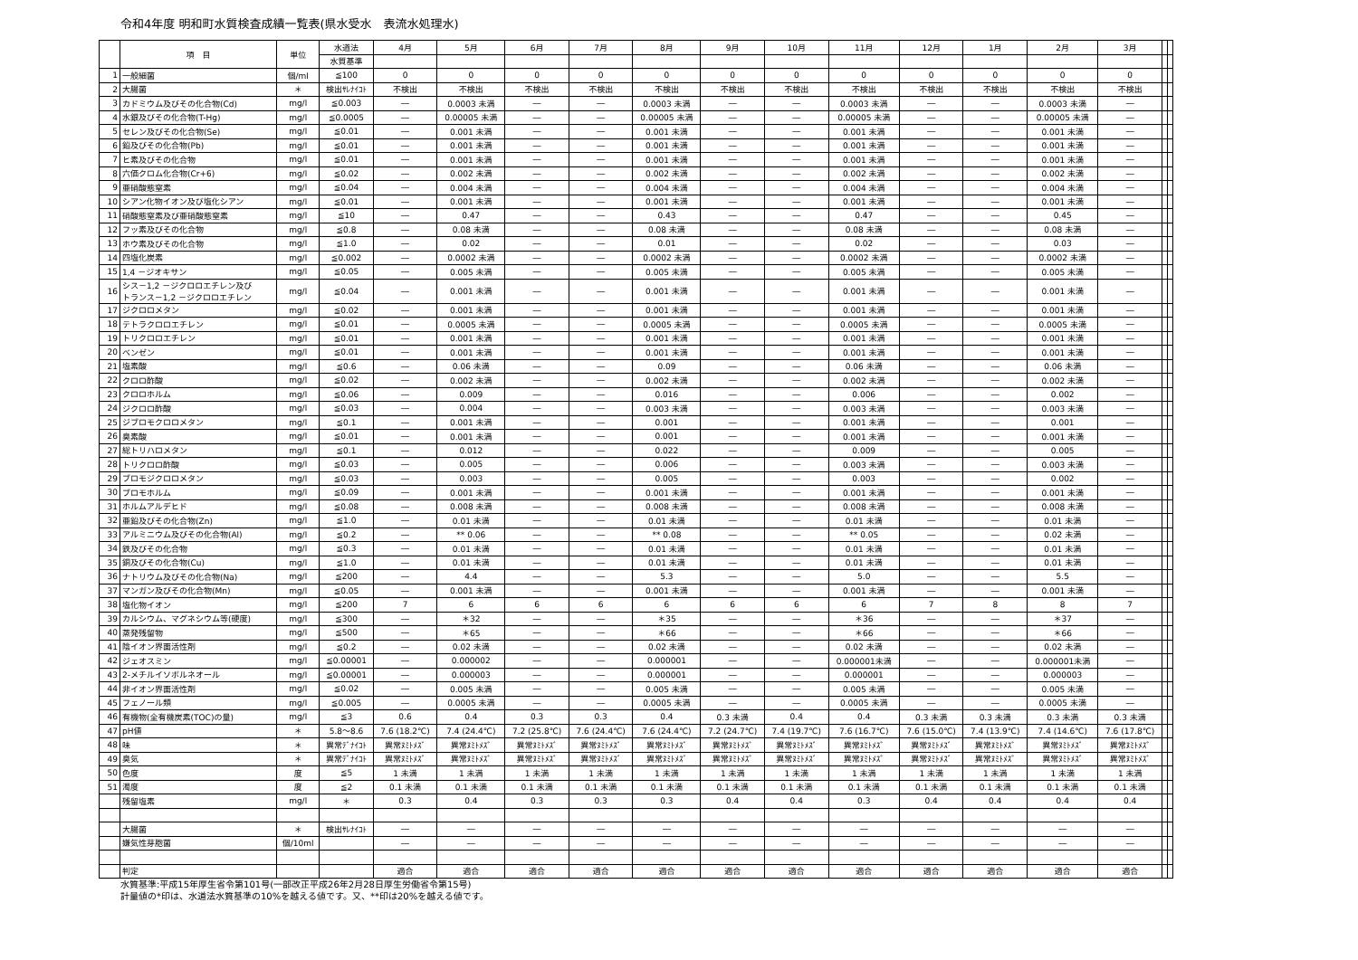令和4年度 明和町水質検査成績一覧表(県水受水　表流水処理水)
| | 項 目 | 単位 | 水道法 | 4月 | 5月 | 6月 | 7月 | 8月 | 9月 | 10月 | 11月 | 12月 | 1月 | 2月 | 3月 | | |
| --- | --- | --- | --- | --- | --- | --- | --- | --- | --- | --- | --- | --- | --- | --- | --- | --- | --- |
| | | | 水質基準 | | | | | | | | | | | | | | |
| 1 | 一般細菌 | 個/ml | ≦100 | 0 | 0 | 0 | 0 | 0 | 0 | 0 | 0 | 0 | 0 | 0 | 0 | | |
| 2 | 大腸菌 | ＊ | 検出ｻﾚﾅｲｺﾄ | 不検出 | 不検出 | 不検出 | 不検出 | 不検出 | 不検出 | 不検出 | 不検出 | 不検出 | 不検出 | 不検出 | 不検出 | | |
| 3 | カドミウム及びその化合物(Cd) | mg/l | ≦0.003 | ― | 0.0003 未満 | ― | ― | 0.0003 未満 | ― | ― | 0.0003 未満 | ― | ― | 0.0003 未満 | ― | | |
| 4 | 水銀及びその化合物(T-Hg) | mg/l | ≦0.0005 | ― | 0.00005 未満 | ― | ― | 0.00005 未満 | ― | ― | 0.00005 未満 | ― | ― | 0.00005 未満 | ― | | |
| 5 | セレン及びその化合物(Se) | mg/l | ≦0.01 | ― | 0.001 未満 | ― | ― | 0.001 未満 | ― | ― | 0.001 未満 | ― | ― | 0.001 未満 | ― | | |
| 6 | 鉛及びその化合物(Pb) | mg/l | ≦0.01 | ― | 0.001 未満 | ― | ― | 0.001 未満 | ― | ― | 0.001 未満 | ― | ― | 0.001 未満 | ― | | |
| 7 | ヒ素及びその化合物 | mg/l | ≦0.01 | ― | 0.001 未満 | ― | ― | 0.001 未満 | ― | ― | 0.001 未満 | ― | ― | 0.001 未満 | ― | | |
| 8 | 六価クロム化合物(Cr+6) | mg/l | ≦0.02 | ― | 0.002 未満 | ― | ― | 0.002 未満 | ― | ― | 0.002 未満 | ― | ― | 0.002 未満 | ― | | |
| 9 | 亜硝酸態窒素 | mg/l | ≦0.04 | ― | 0.004 未満 | ― | ― | 0.004 未満 | ― | ― | 0.004 未満 | ― | ― | 0.004 未満 | ― | | |
| 10 | シアン化物イオン及び塩化シアン | mg/l | ≦0.01 | ― | 0.001 未満 | ― | ― | 0.001 未満 | ― | ― | 0.001 未満 | ― | ― | 0.001 未満 | ― | | |
| 11 | 硝酸態窒素及び亜硝酸態窒素 | mg/l | ≦10 | ― | 0.47 | ― | ― | 0.43 | ― | ― | 0.47 | ― | ― | 0.45 | ― | | |
| 12 | フッ素及びその化合物 | mg/l | ≦0.8 | ― | 0.08 未満 | ― | ― | 0.08 未満 | ― | ― | 0.08 未満 | ― | ― | 0.08 未満 | ― | | |
| 13 | ホウ素及びその化合物 | mg/l | ≦1.0 | ― | 0.02 | ― | ― | 0.01 | ― | ― | 0.02 | ― | ― | 0.03 | ― | | |
| 14 | 四塩化炭素 | mg/l | ≦0.002 | ― | 0.0002 未満 | ― | ― | 0.0002 未満 | ― | ― | 0.0002 未満 | ― | ― | 0.0002 未満 | ― | | |
| 15 | 1,4 －ジオキサン | mg/l | ≦0.05 | ― | 0.005 未満 | ― | ― | 0.005 未満 | ― | ― | 0.005 未満 | ― | ― | 0.005 未満 | ― | | |
| 16 | シス－1,2 －ジクロロエチレン及び トランス－1,2 －ジクロロエチレン | mg/l | ≦0.04 | ― | 0.001 未満 | ― | ― | 0.001 未満 | ― | ― | 0.001 未満 | ― | ― | 0.001 未満 | ― | | |
| 17 | ジクロロメタン | mg/l | ≦0.02 | ― | 0.001 未満 | ― | ― | 0.001 未満 | ― | ― | 0.001 未満 | ― | ― | 0.001 未満 | ― | | |
| 18 | テトラクロロエチレン | mg/l | ≦0.01 | ― | 0.0005 未満 | ― | ― | 0.0005 未満 | ― | ― | 0.0005 未満 | ― | ― | 0.0005 未満 | ― | | |
| 19 | トリクロロエチレン | mg/l | ≦0.01 | ― | 0.001 未満 | ― | ― | 0.001 未満 | ― | ― | 0.001 未満 | ― | ― | 0.001 未満 | ― | | |
| 20 | ベンゼン | mg/l | ≦0.01 | ― | 0.001 未満 | ― | ― | 0.001 未満 | ― | ― | 0.001 未満 | ― | ― | 0.001 未満 | ― | | |
| 21 | 塩素酸 | mg/l | ≦0.6 | ― | 0.06 未満 | ― | ― | 0.09 | ― | ― | 0.06 未満 | ― | ― | 0.06 未満 | ― | | |
| 22 | クロロ酢酸 | mg/l | ≦0.02 | ― | 0.002 未満 | ― | ― | 0.002 未満 | ― | ― | 0.002 未満 | ― | ― | 0.002 未満 | ― | | |
| 23 | クロロホルム | mg/l | ≦0.06 | ― | 0.009 | ― | ― | 0.016 | ― | ― | 0.006 | ― | ― | 0.002 | ― | | |
| 24 | ジクロロ酢酸 | mg/l | ≦0.03 | ― | 0.004 | ― | ― | 0.003 未満 | ― | ― | 0.003 未満 | ― | ― | 0.003 未満 | ― | | |
| 25 | ジブロモクロロメタン | mg/l | ≦0.1 | ― | 0.001 未満 | ― | ― | 0.001 | ― | ― | 0.001 未満 | ― | ― | 0.001 | ― | | |
| 26 | 臭素酸 | mg/l | ≦0.01 | ― | 0.001 未満 | ― | ― | 0.001 | ― | ― | 0.001 未満 | ― | ― | 0.001 未満 | ― | | |
| 27 | 総トリハロメタン | mg/l | ≦0.1 | ― | 0.012 | ― | ― | 0.022 | ― | ― | 0.009 | ― | ― | 0.005 | ― | | |
| 28 | トリクロロ酢酸 | mg/l | ≦0.03 | ― | 0.005 | ― | ― | 0.006 | ― | ― | 0.003 未満 | ― | ― | 0.003 未満 | ― | | |
| 29 | ブロモジクロロメタン | mg/l | ≦0.03 | ― | 0.003 | ― | ― | 0.005 | ― | ― | 0.003 | ― | ― | 0.002 | ― | | |
| 30 | ブロモホルム | mg/l | ≦0.09 | ― | 0.001 未満 | ― | ― | 0.001 未満 | ― | ― | 0.001 未満 | ― | ― | 0.001 未満 | ― | | |
| 31 | ホルムアルデヒド | mg/l | ≦0.08 | ― | 0.008 未満 | ― | ― | 0.008 未満 | ― | ― | 0.008 未満 | ― | ― | 0.008 未満 | ― | | |
| 32 | 亜鉛及びその化合物(Zn) | mg/l | ≦1.0 | ― | 0.01 未満 | ― | ― | 0.01 未満 | ― | ― | 0.01 未満 | ― | ― | 0.01 未満 | ― | | |
| 33 | アルミニウム及びその化合物(Al) | mg/l | ≦0.2 | ― | ** 0.06 | ― | ― | ** 0.08 | ― | ― | ** 0.05 | ― | ― | 0.02 未満 | ― | | |
| 34 | 鉄及びその化合物 | mg/l | ≦0.3 | ― | 0.01 未満 | ― | ― | 0.01 未満 | ― | ― | 0.01 未満 | ― | ― | 0.01 未満 | ― | | |
| 35 | 銅及びその化合物(Cu) | mg/l | ≦1.0 | ― | 0.01 未満 | ― | ― | 0.01 未満 | ― | ― | 0.01 未満 | ― | ― | 0.01 未満 | ― | | |
| 36 | ナトリウム及びその化合物(Na) | mg/l | ≦200 | ― | 4.4 | ― | ― | 5.3 | ― | ― | 5.0 | ― | ― | 5.5 | ― | | |
| 37 | マンガン及びその化合物(Mn) | mg/l | ≦0.05 | ― | 0.001 未満 | ― | ― | 0.001 未満 | ― | ― | 0.001 未満 | ― | ― | 0.001 未満 | ― | | |
| 38 | 塩化物イオン | mg/l | ≦200 | 7 | 6 | 6 | 6 | 6 | 6 | 6 | 6 | 7 | 8 | 8 | 7 | | |
| 39 | カルシウム、マグネシウム等(硬度) | mg/l | ≦300 | ― | ＊32 | ― | ― | ＊35 | ― | ― | ＊36 | ― | ― | ＊37 | ― | | |
| 40 | 蒸発残留物 | mg/l | ≦500 | ― | ＊65 | ― | ― | ＊66 | ― | ― | ＊66 | ― | ― | ＊66 | ― | | |
| 41 | 陰イオン界面活性剤 | mg/l | ≦0.2 | ― | 0.02 未満 | ― | ― | 0.02 未満 | ― | ― | 0.02 未満 | ― | ― | 0.02 未満 | ― | | |
| 42 | ジェオスミン | mg/l | ≦0.00001 | ― | 0.000002 | ― | ― | 0.000001 | ― | ― | 0.000001未満 | ― | ― | 0.000001未満 | ― | | |
| 43 | 2-メチルイソボルネオール | mg/l | ≦0.00001 | ― | 0.000003 | ― | ― | 0.000001 | ― | ― | 0.000001 | ― | ― | 0.000003 | ― | | |
| 44 | 非イオン界面活性剤 | mg/l | ≦0.02 | ― | 0.005 未満 | ― | ― | 0.005 未満 | ― | ― | 0.005 未満 | ― | ― | 0.005 未満 | ― | | |
| 45 | フェノール類 | mg/l | ≦0.005 | ― | 0.0005 未満 | ― | ― | 0.0005 未満 | ― | ― | 0.0005 未満 | ― | ― | 0.0005 未満 | ― | | |
| 46 | 有機物(全有機炭素(TOC)の量) | mg/l | ≦3 | 0.6 | 0.4 | 0.3 | 0.3 | 0.4 | 0.3 未満 | 0.4 | 0.4 | 0.3 未満 | 0.3 未満 | 0.3 未満 | 0.3 未満 | | |
| 47 | pH値 | ＊ | 5.8～8.6 | 7.6 (18.2℃) | 7.4 (24.4℃) | 7.2 (25.8℃) | 7.6 (24.4℃) | 7.6 (24.4℃) | 7.2 (24.7℃) | 7.4 (19.7℃) | 7.6 (16.7℃) | 7.6 (15.0℃) | 7.4 (13.9℃) | 7.4 (14.6℃) | 7.6 (17.8℃) | | |
| 48 | 味 | ＊ | 異常ﾃﾞﾅｲｺﾄ | 異常ﾇﾐﾄﾒｽﾞ | 異常ﾇﾐﾄﾒｽﾞ | 異常ﾇﾐﾄﾒｽﾞ | 異常ﾇﾐﾄﾒｽﾞ | 異常ﾇﾐﾄﾒｽﾞ | 異常ﾇﾐﾄﾒｽﾞ | 異常ﾇﾐﾄﾒｽﾞ | 異常ﾇﾐﾄﾒｽﾞ | 異常ﾇﾐﾄﾒｽﾞ | 異常ﾇﾐﾄﾒｽﾞ | 異常ﾇﾐﾄﾒｽﾞ | 異常ﾇﾐﾄﾒｽﾞ | | |
| 49 | 臭気 | ＊ | 異常ﾃﾞﾅｲｺﾄ | 異常ﾇﾐﾄﾒｽﾞ | 異常ﾇﾐﾄﾒｽﾞ | 異常ﾇﾐﾄﾒｽﾞ | 異常ﾇﾐﾄﾒｽﾞ | 異常ﾇﾐﾄﾒｽﾞ | 異常ﾇﾐﾄﾒｽﾞ | 異常ﾇﾐﾄﾒｽﾞ | 異常ﾇﾐﾄﾒｽﾞ | 異常ﾇﾐﾄﾒｽﾞ | 異常ﾇﾐﾄﾒｽﾞ | 異常ﾇﾐﾄﾒｽﾞ | 異常ﾇﾐﾄﾒｽﾞ | | |
| 50 | 色度 | 度 | ≦5 | 1 未満 | 1 未満 | 1 未満 | 1 未満 | 1 未満 | 1 未満 | 1 未満 | 1 未満 | 1 未満 | 1 未満 | 1 未満 | 1 未満 | | |
| 51 | 濁度 | 度 | ≦2 | 0.1 未満 | 0.1 未満 | 0.1 未満 | 0.1 未満 | 0.1 未満 | 0.1 未満 | 0.1 未満 | 0.1 未満 | 0.1 未満 | 0.1 未満 | 0.1 未満 | 0.1 未満 | | |
| | 残留塩素 | mg/l | ＊ | 0.3 | 0.4 | 0.3 | 0.3 | 0.3 | 0.4 | 0.4 | 0.3 | 0.4 | 0.4 | 0.4 | 0.4 | | |
| | 大腸菌 | ＊ | 検出ｻﾚﾅｲｺﾄ | ― | ― | ― | ― | ― | ― | ― | ― | ― | ― | ― | ― | | |
| | 嫌気性芽胞菌 | 個/10ml | | ― | ― | ― | ― | ― | ― | ― | ― | ― | ― | ― | ― | | |
| | 判定 | | | 適合 | 適合 | 適合 | 適合 | 適合 | 適合 | 適合 | 適合 | 適合 | 適合 | 適合 | 適合 | | |
水質基準:平成15年厚生省令第101号(一部改正平成26年2月28日厚生労働省令第15号)
計量値の*印は、水道法水質基準の10%を越える値です。又、**印は20%を越える値です。